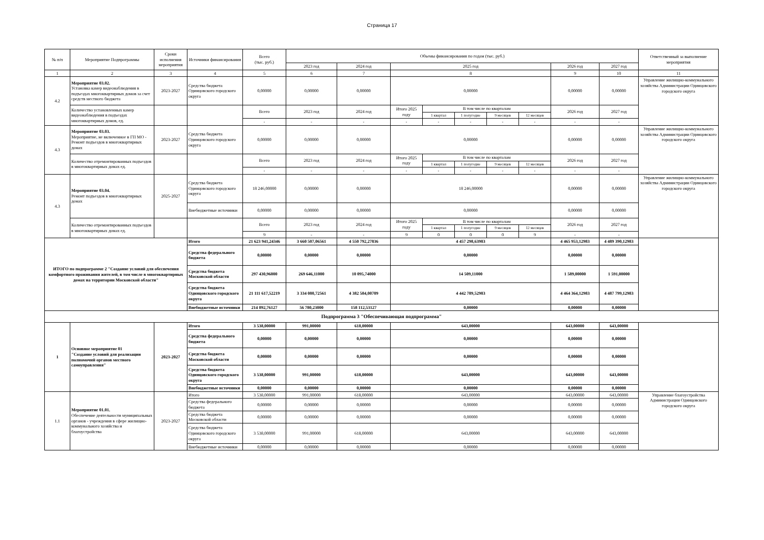Страница 17
| № п/п | Мероприятие Подпрограммы | Сроки исполнения мероприятия | Источники финансирования | Всего (тыс. руб.) | Объемы финансирования по годам (тыс. руб.) | | | | | | | | | Ответственный за выполнение мероприятия |
| --- | --- | --- | --- | --- | --- | --- | --- | --- | --- | --- | --- | --- | --- | --- |
| | | | | | 2023 год | 2024 год | 2025 год | | | | | 2026 год | 2027 год | |
| 1 | 2 | 3 | 4 | 5 | 6 | 7 | 8 | | | | | 9 | 10 | 11 |
| 4.2 | Мероприятие 03.02. Установка камер видеонаблюдения в подъездах многоквартирных домов за счет средств местного бюджета | 2023-2027 | Средства бюджета Одинцовского городского округа | 0,00000 | 0,00000 | 0,00000 | 0,00000 | | | | | 0,00000 | 0,00000 | Управление жилищно-коммунального хозяйства Администрации Одинцовского городского округа |
| | Количество установленных камер видеонаблюдения в подъездах многоквартирных домов, ед. | | | Всего | 2023 год | 2024 год | Итого 2025 году | В том числе по кварталам | | | | 2026 год | 2027 год | |
| | | | | | | | | 1 квартал | 1 полугодие | 9 месяцев | 12 месяцев | | | |
| | | | | - | - | - | - | - | - | - | - | - | - | |
| 4.3 | Мероприятие 03.03. Мероприятие, не включенное в ГП МО - Ремонт подъездов в многоквартирных домах | 2023-2027 | Средства бюджета Одинцовского городского округа | 0,00000 | 0,00000 | 0,00000 | 0,00000 | | | | | 0,00000 | 0,00000 | Управление жилищно-коммунального хозяйства Администрации Одинцовского городского округа |
| | Количество отремонтированных подъездов в многоквартирных домах ед. | | | Всего | 2023 год | 2024 год | Итого 2025 году | В том числе по кварталам | | | | 2026 год | 2027 год | |
| | | | | | | | | 1 квартал | 1 полугодие | 9 месяцев | 12 месяцев | | | |
| | | | | - | - | - | - | - | - | - | - | - | - | |
| 4.3 | Мероприятие 03.04. Ремонт подъездов в многоквартирных домах | 2025-2027 | Средства бюджета Одинцовского городского округа | 18 246,00000 | 0,00000 | 0,00000 | 18 246,00000 | | | | | 0,00000 | 0,00000 | Управление жилищно-коммунального хозяйства Администрации Одинцовского городского округа |
| | | | Внебюджетные источники | 0,00000 | 0,00000 | 0,00000 | 0,00000 | | | | | 0,00000 | 0,00000 | |
| | Количество отремонтированных подъездов в многоквартирных домах ед. | | | Всего | 2023 год | 2024 год | Итого 2025 году | В том числе по кварталам | | | | 2026 год | 2027 год | |
| | | | | | | | | 1 квартал | 1 полугодие | 9 месяцев | 12 месяцев | | | |
| | | | | 9 | - | - | 9 | 0 | 0 | 0 | 9 | - | - | |
| ИТОГО по подпрограмме 2 "Создание условий для обеспечения комфортного проживания жителей, в том числе в многоквартирных домах на территории Московской области" | | | Итого | 21 623 941,24346 | 3 660 507,06561 | 4 550 792,27836 | 4 457 298,63983 | | | | | 4 465 953,12983 | 4 489 390,12983 | |
| | | | Средства федерального бюджета | 0,00000 | 0,00000 | 0,00000 | 0,00000 | | | | | 0,00000 | 0,00000 | |
| | | | Средства бюджета Московской области | 297 430,96000 | 269 646,11000 | 10 095,74000 | 14 509,11000 | | | | | 1 589,00000 | 1 591,00000 | |
| | | | Средства бюджета Одинцовского городского округа | 21 111 617,52219 | 3 334 080,72561 | 4 382 584,00709 | 4 442 789,52983 | | | | | 4 464 364,12983 | 4 487 799,12983 | |
| | | | Внебюджетные источники | 214 892,76127 | 56 780,23000 | 158 112,53127 | 0,00000 | | | | | 0,00000 | 0,00000 | |
| Подпрограмма 3 "Обеспечивающая подпрограмма" | | | | | | | | | | | | | | |
| 1 | Основное мероприятие 01 "Создание условий для реализации полномочий органов местного самоуправления" | 2023-2027 | Итого | 3 538,00000 | 991,00000 | 618,00000 | 643,00000 | | | | | 643,00000 | 643,00000 | |
| | | | Средства федерального бюджета | 0,00000 | 0,00000 | 0,00000 | 0,00000 | | | | | 0,00000 | 0,00000 | |
| | | | Средства бюджета Московской области | 0,00000 | 0,00000 | 0,00000 | 0,00000 | | | | | 0,00000 | 0,00000 | |
| | | | Средства бюджета Одинцовского городского округа | 3 538,00000 | 991,00000 | 618,00000 | 643,00000 | | | | | 643,00000 | 643,00000 | |
| | | | Внебюджетные источники | 0,00000 | 0,00000 | 0,00000 | 0,00000 | | | | | 0,00000 | 0,00000 | |
| 1.1 | Мероприятие 01.01. Обеспечение деятельности муниципальных органов - учреждения в сфере жилищно-коммунального хозяйства и благоустройства | 2023-2027 | Итого | 3 538,00000 | 991,00000 | 618,00000 | 643,00000 | | | | | 643,00000 | 643,00000 | Управление благоустройства Администрации Одинцовского городского округа |
| | | | Средства федерального бюджета | 0,00000 | 0,00000 | 0,00000 | 0,00000 | | | | | 0,00000 | 0,00000 | |
| | | | Средства бюджета Московской области | 0,00000 | 0,00000 | 0,00000 | 0,00000 | | | | | 0,00000 | 0,00000 | |
| | | | Средства бюджета Одинцовского городского округа | 3 538,00000 | 991,00000 | 618,00000 | 643,00000 | | | | | 643,00000 | 643,00000 | |
| | | | Внебюджетные источники | 0,00000 | 0,00000 | 0,00000 | 0,00000 | | | | | 0,00000 | 0,00000 | |